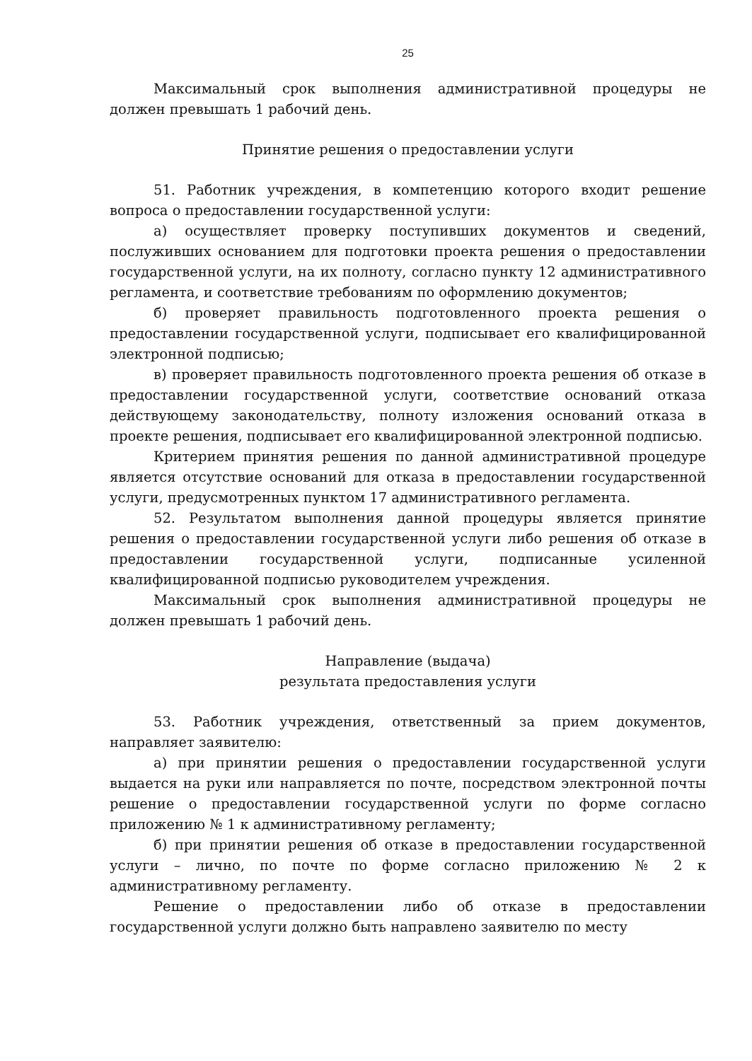25
Максимальный срок выполнения административной процедуры не должен превышать 1 рабочий день.
Принятие решения о предоставлении услуги
51. Работник учреждения, в компетенцию которого входит решение вопроса о предоставлении государственной услуги:
а) осуществляет проверку поступивших документов и сведений, послуживших основанием для подготовки проекта решения о предоставлении государственной услуги, на их полноту, согласно пункту 12 административного регламента, и соответствие требованиям по оформлению документов;
б) проверяет правильность подготовленного проекта решения о предоставлении государственной услуги, подписывает его квалифицированной электронной подписью;
в) проверяет правильность подготовленного проекта решения об отказе в предоставлении государственной услуги, соответствие оснований отказа действующему законодательству, полноту изложения оснований отказа в проекте решения, подписывает его квалифицированной электронной подписью.
Критерием принятия решения по данной административной процедуре является отсутствие оснований для отказа в предоставлении государственной услуги, предусмотренных пунктом 17 административного регламента.
52. Результатом выполнения данной процедуры является принятие решения о предоставлении государственной услуги либо решения об отказе в предоставлении государственной услуги, подписанные усиленной квалифицированной подписью руководителем учреждения.
Максимальный срок выполнения административной процедуры не должен превышать 1 рабочий день.
Направление (выдача)
результата предоставления услуги
53. Работник учреждения, ответственный за прием документов, направляет заявителю:
а) при принятии решения о предоставлении государственной услуги выдается на руки или направляется по почте, посредством электронной почты решение о предоставлении государственной услуги по форме согласно приложению № 1 к административному регламенту;
б) при принятии решения об отказе в предоставлении государственной услуги – лично, по почте по форме согласно приложению № 2 к административному регламенту.
Решение о предоставлении либо об отказе в предоставлении государственной услуги должно быть направлено заявителю по месту